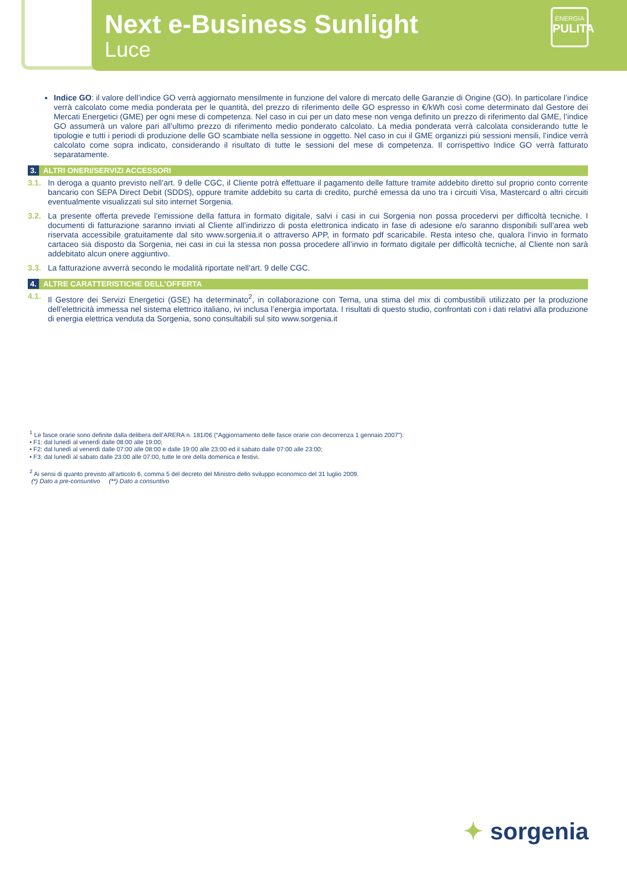Next e-Business Sunlight
Luce
ENERGIA
PULITA
Indice GO: il valore dell’indice GO verrà aggiornato mensilmente in funzione del valore di mercato delle Garanzie di Origine (GO). In particolare l’indice verrà calcolato come media ponderata per le quantità, del prezzo di riferimento delle GO espresso in €/kWh così come determinato dal Gestore dei Mercati Energetici (GME) per ogni mese di competenza. Nel caso in cui per un dato mese non venga definito un prezzo di riferimento dal GME, l’indice GO assumerà un valore pari all’ultimo prezzo di riferimento medio ponderato calcolato. La media ponderata verrà calcolata considerando tutte le tipologie e tutti i periodi di produzione delle GO scambiate nella sessione in oggetto. Nel caso in cui il GME organizzi più sessioni mensili, l’indice verrà calcolato come sopra indicato, considerando il risultato di tutte le sessioni del mese di competenza. Il corrispettivo Indice GO verrà fatturato separatamente.
3. ALTRI ONERI/SERVIZI ACCESSORI
3.1. In deroga a quanto previsto nell’art. 9 delle CGC, il Cliente potrà effettuare il pagamento delle fatture tramite addebito diretto sul proprio conto corrente bancario con SEPA Direct Debit (SDDS), oppure tramite addebito su carta di credito, purché emessa da uno tra i circuiti Visa, Mastercard o altri circuiti eventualmente visualizzati sul sito internet Sorgenia.
3.2. La presente offerta prevede l’emissione della fattura in formato digitale, salvi i casi in cui Sorgenia non possa procedervi per difficoltà tecniche. I documenti di fatturazione saranno inviati al Cliente all’indirizzo di posta elettronica indicato in fase di adesione e/o saranno disponibili sull’area web riservata accessibile gratuitamente dal sito www.sorgenia.it o attraverso APP, in formato pdf scaricabile. Resta inteso che, qualora l’invio in formato cartaceo sia disposto da Sorgenia, nei casi in cui la stessa non possa procedere all’invio in formato digitale per difficoltà tecniche, al Cliente non sarà addebitato alcun onere aggiuntivo.
3.3. La fatturazione avverrà secondo le modalità riportate nell’art. 9 delle CGC.
4. ALTRE CARATTERISTICHE DELL’OFFERTA
4.1. Il Gestore dei Servizi Energetici (GSE) ha determinato<sup>2</sup>, in collaborazione con Terna, una stima del mix di combustibili utilizzato per la produzione dell’elettricità immessa nel sistema elettrico italiano, ivi inclusa l’energia importata. I risultati di questo studio, confrontati con i dati relativi alla produzione di energia elettrica venduta da Sorgenia, sono consultabili sul sito www.sorgenia.it
<sup>1</sup> Le fasce orarie sono definite dalla delibera dell’ARERA n. 181/06 (“Aggiornamento delle fasce orarie con decorrenza 1 gennaio 2007”):
• F1: dal lunedì al venerdì dalle 08:00 alle 19:00;
• F2: dal lunedì al venerdì dalle 07:00 alle 08:00 e dalle 19:00 alle 23:00 ed il sabato dalle 07:00 alle 23:00;
• F3: dal lunedì al sabato dalle 23:00 alle 07:00, tutte le ore della domenica e festivi.
<sup>2</sup> Ai sensi di quanto previsto all’articolo 6, comma 5 del decreto del Ministro dello sviluppo economico del 31 luglio 2009.
(*) Dato a pre-consuntivo (**) Dato a consuntivo
✦ sorgenia